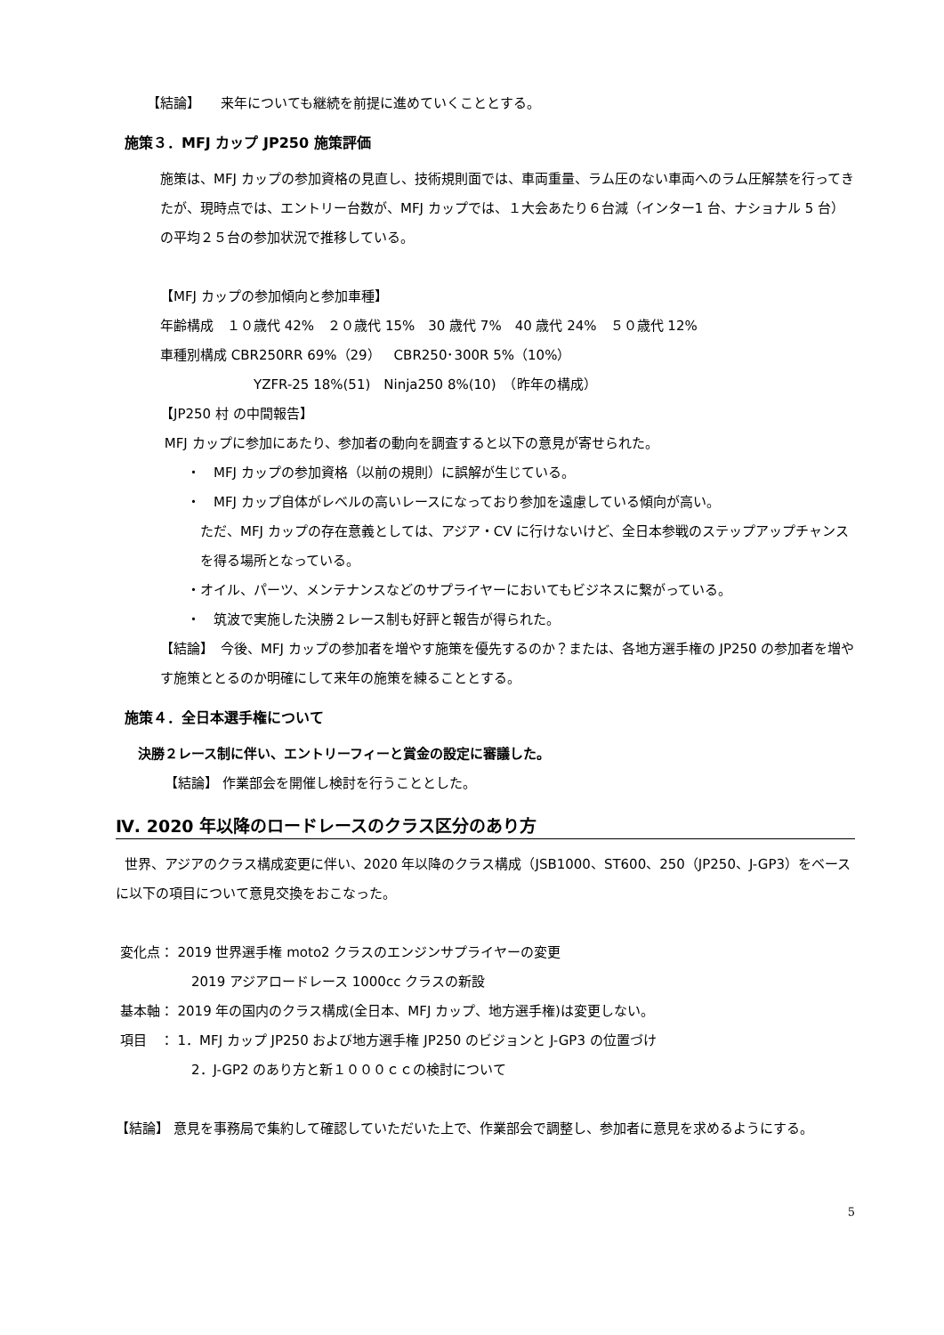【結論】　　来年についても継続を前提に進めていくこととする。
施策３．MFJ カップ JP250 施策評価
施策は、MFJ カップの参加資格の見直し、技術規則面では、車両重量、ラム圧のない車両へのラム圧解禁を行ってきたが、現時点では、エントリー台数が、MFJ カップでは、１大会あたり６台減（インター1 台、ナショナル 5 台）の平均２５台の参加状況で推移している。
【MFJ カップの参加傾向と参加車種】
年齢構成　１０歳代 42%　２０歳代 15%　30 歳代 7%　40 歳代 24%　５０歳代 12%
車種別構成 CBR250RR 69%（29）　CBR250･300R 5%（10%）
YZFR-25 18%(51)　Ninja250 8%(10)　（昨年の構成）
【JP250 村 の中間報告】
MFJ カップに参加にあたり、参加者の動向を調査すると以下の意見が寄せられた。
・　MFJ カップの参加資格（以前の規則）に誤解が生じている。
・　MFJ カップ自体がレベルの高いレースになっており参加を遠慮している傾向が高い。
ただ、MFJ カップの存在意義としては、アジア・CV に行けないけど、全日本参戦のステップアップチャンスを得る場所となっている。
・オイル、パーツ、メンテナンスなどのサプライヤーにおいてもビジネスに繋がっている。
・　筑波で実施した決勝２レース制も好評と報告が得られた。
【結論】　今後、MFJ カップの参加者を増やす施策を優先するのか？または、各地方選手権の JP250 の参加者を増やす施策ととるのか明確にして来年の施策を練ることとする。
施策４．全日本選手権について
決勝２レース制に伴い、エントリーフィーと賞金の設定に審議した。
【結論】 作業部会を開催し検討を行うこととした。
Ⅳ. 2020 年以降のロードレースのクラス区分のあり方
世界、アジアのクラス構成変更に伴い、2020 年以降のクラス構成（JSB1000、ST600、250（JP250、J-GP3）をベースに以下の項目について意見交換をおこなった。
変化点： 2019 世界選手権 moto2 クラスのエンジンサプライヤーの変更
2019 アジアロードレース 1000cc クラスの新設
基本軸： 2019 年の国内のクラス構成(全日本、MFJ カップ、地方選手権)は変更しない。
項目　： 1．MFJ カップ JP250 および地方選手権 JP250 のビジョンと J-GP3 の位置づけ
2．J-GP2 のあり方と新１０００ｃｃの検討について
【結論】 意見を事務局で集約して確認していただいた上で、作業部会で調整し、参加者に意見を求めるようにする。
5